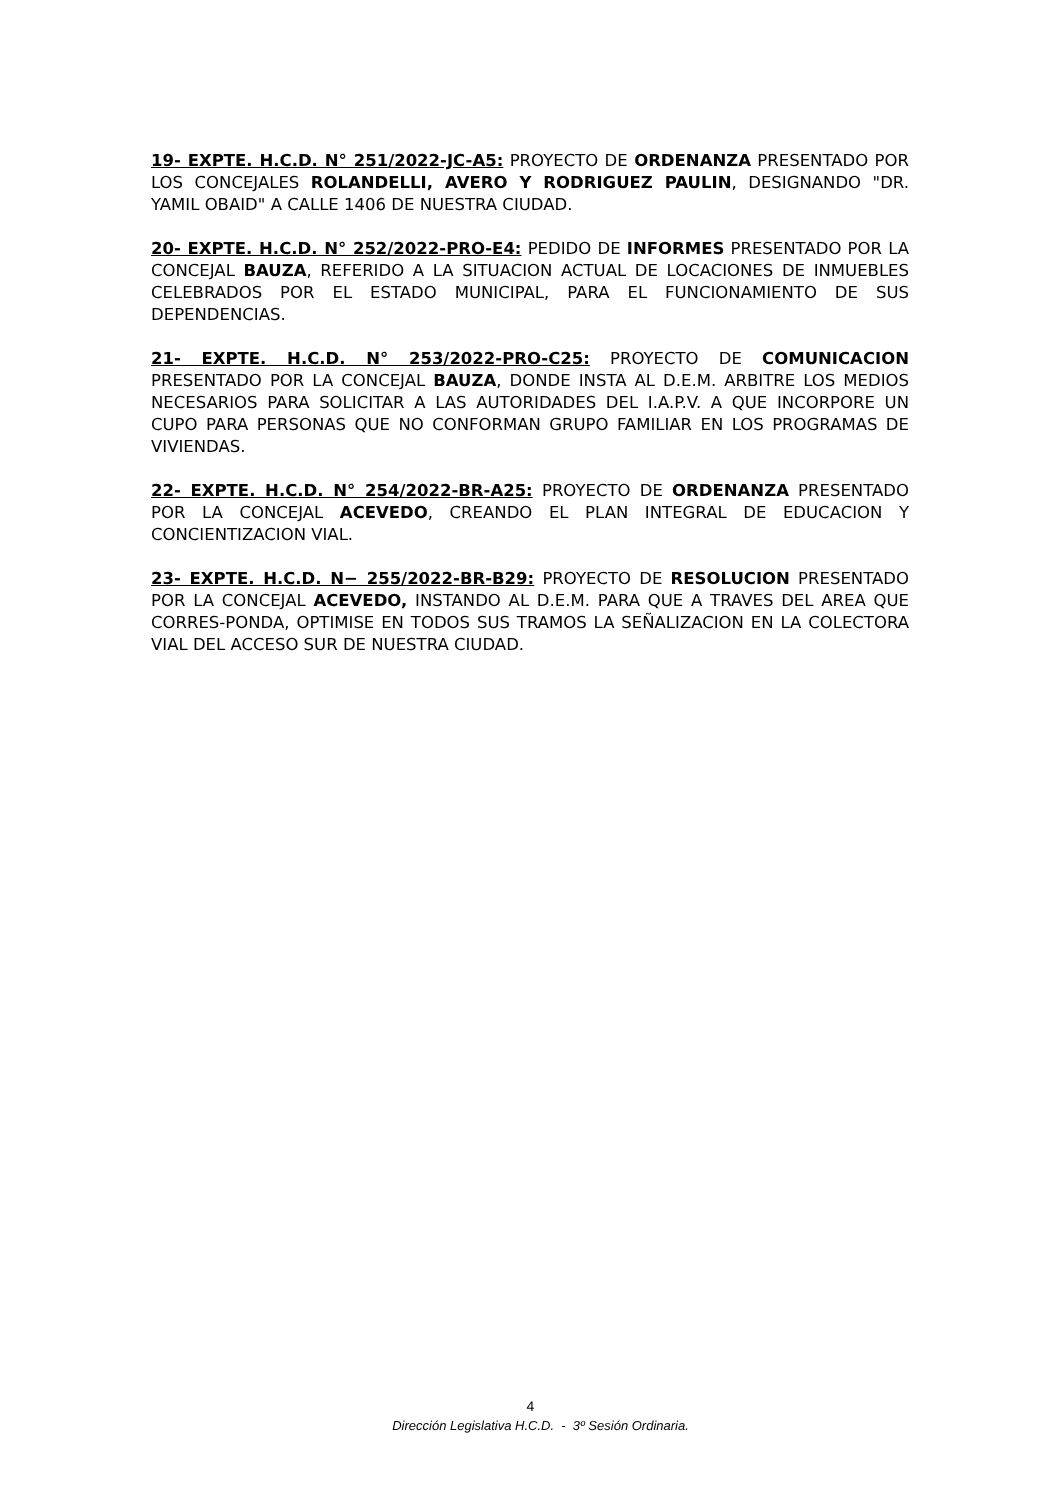19- EXPTE. H.C.D. N° 251/2022-JC-A5: PROYECTO DE ORDENANZA PRESENTADO POR LOS CONCEJALES ROLANDELLI, AVERO Y RODRIGUEZ PAULIN, DESIGNANDO "DR. YAMIL OBAID" A CALLE 1406 DE NUESTRA CIUDAD.
20- EXPTE. H.C.D. N° 252/2022-PRO-E4: PEDIDO DE INFORMES PRESENTADO POR LA CONCEJAL BAUZA, REFERIDO A LA SITUACION ACTUAL DE LOCACIONES DE INMUEBLES CELEBRADOS POR EL ESTADO MUNICIPAL, PARA EL FUNCIONAMIENTO DE SUS DEPENDENCIAS.
21- EXPTE. H.C.D. N° 253/2022-PRO-C25: PROYECTO DE COMUNICACION PRESENTADO POR LA CONCEJAL BAUZA, DONDE INSTA AL D.E.M. ARBITRE LOS MEDIOS NECESARIOS PARA SOLICITAR A LAS AUTORIDADES DEL I.A.P.V. A QUE INCORPORE UN CUPO PARA PERSONAS QUE NO CONFORMAN GRUPO FAMILIAR EN LOS PROGRAMAS DE VIVIENDAS.
22- EXPTE. H.C.D. N° 254/2022-BR-A25: PROYECTO DE ORDENANZA PRESENTADO POR LA CONCEJAL ACEVEDO, CREANDO EL PLAN INTEGRAL DE EDUCACION Y CONCIENTIZACION VIAL.
23- EXPTE. H.C.D. N− 255/2022-BR-B29: PROYECTO DE RESOLUCION PRESENTADO POR LA CONCEJAL ACEVEDO, INSTANDO AL D.E.M. PARA QUE A TRAVES DEL AREA QUE CORRES-PONDA, OPTIMISE EN TODOS SUS TRAMOS LA SEÑALIZACION EN LA COLECTORA VIAL DEL ACCESO SUR DE NUESTRA CIUDAD.
4
Dirección Legislativa H.C.D. - 3º Sesión Ordinaria.